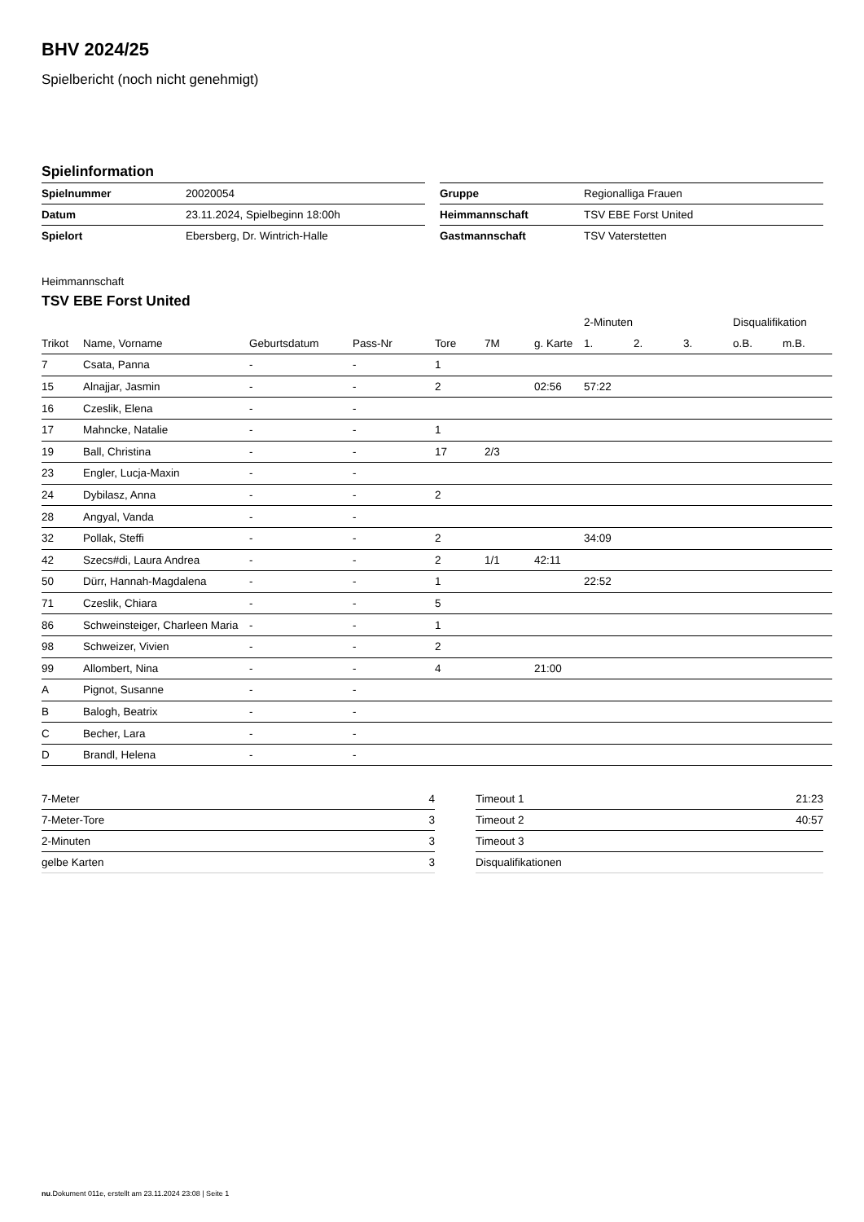BHV 2024/25
Spielbericht (noch nicht genehmigt)
Spielinformation
| Spielnummer | 20020054 |
| Datum | 23.11.2024, Spielbeginn 18:00h |
| Spielort | Ebersberg, Dr. Wintrich-Halle |
| Gruppe | Regionalliga Frauen |
| Heimmannschaft | TSV EBE Forst United |
| Gastmannschaft | TSV Vaterstetten |
Heimmannschaft
TSV EBE Forst United
| | | | | | | | 2-Minuten | | | Disqualifikation | |
| --- | --- | --- | --- | --- | --- | --- | --- | --- | --- | --- | --- |
| Trikot | Name, Vorname | Geburtsdatum | Pass-Nr | Tore | 7M | g. Karte | 1. | 2. | 3. | o.B. | m.B. |
| 7 | Csata, Panna | - | - | 1 | | | | | | | |
| 15 | Alnajjar, Jasmin | - | - | 2 | | 02:56 | 57:22 | | | | |
| 16 | Czeslik, Elena | - | - | | | | | | | | |
| 17 | Mahncke, Natalie | - | - | 1 | | | | | | | |
| 19 | Ball, Christina | - | - | 17 | 2/3 | | | | | | |
| 23 | Engler, Lucja-Maxin | - | - | | | | | | | | |
| 24 | Dybilasz, Anna | - | - | 2 | | | | | | | |
| 28 | Angyal, Vanda | - | - | | | | | | | | |
| 32 | Pollak, Steffi | - | - | 2 | | | 34:09 | | | | |
| 42 | Szecs#di, Laura Andrea | - | - | 2 | 1/1 | 42:11 | | | | | |
| 50 | Dürr, Hannah-Magdalena | - | - | 1 | | | 22:52 | | | | |
| 71 | Czeslik, Chiara | - | - | 5 | | | | | | | |
| 86 | Schweinsteiger, Charleen Maria | - | - | 1 | | | | | | | |
| 98 | Schweizer, Vivien | - | - | 2 | | | | | | | |
| 99 | Allombert, Nina | - | - | 4 | | 21:00 | | | | | |
| A | Pignot, Susanne | - | - | | | | | | | | |
| B | Balogh, Beatrix | - | - | | | | | | | | |
| C | Becher, Lara | - | - | | | | | | | | |
| D | Brandl, Helena | - | - | | | | | | | | |
| 7-Meter | 4 |
| 7-Meter-Tore | 3 |
| 2-Minuten | 3 |
| gelbe Karten | 3 |
| Timeout 1 | 21:23 |
| Timeout 2 | 40:57 |
| Timeout 3 | |
| Disqualifikationen | |
nu.Dokument 011e, erstellt am 23.11.2024 23:08 | Seite 1